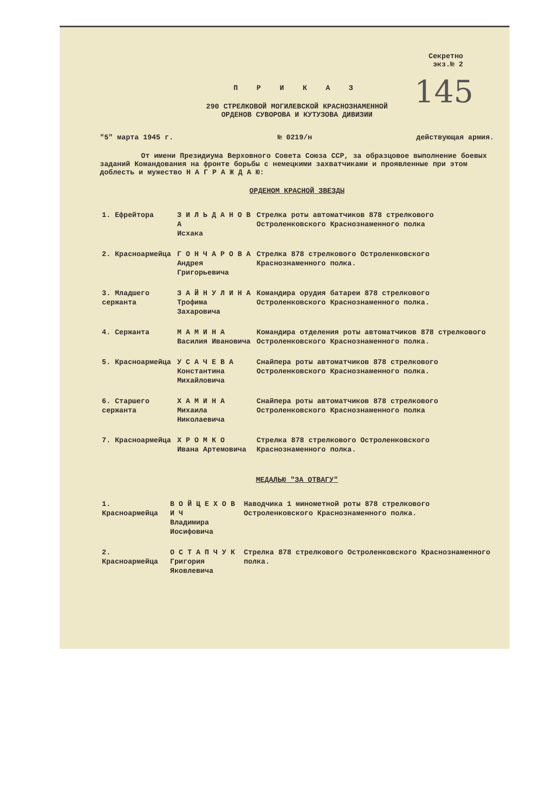Секретно
экз.№ 2
145
П Р И К А З
290 СТРЕЛКОВОЙ МОГИЛЕВСКОЙ КРАСНОЗНАМЕННОЙ
ОРДЕНОВ СУВОРОВА И КУТУЗОВА ДИВИЗИИ
"5" марта 1945 г. № 0219/н действующая армия.
От имени Президиума Верховного Совета Союза ССР, за образцовое выполнение боевых заданий Командования на фронте борьбы с немецкими захватчиками и проявленные при этом доблесть и мужество Н А Г Р А Ж Д А Ю:
ОРДЕНОМ КРАСНОЙ ЗВЕЗДЫ
| 1. Ефрейтора | З И Л Ь Д А Н О В А Исхака | Стрелка роты автоматчиков 878 стрелкового Остроленковского Краснознаменного полка |
| 2. Красноармейца | Г О Н Ч А Р О В А Андрея Григорьевича | Стрелка 878 стрелкового Остроленковского Краснознаменного полка. |
| 3. Младшего сержанта | З А Й Н У Л И Н А Трофима Захаровича | Командира орудия батареи 878 стрелкового Остроленковского Краснознаменного полка. |
| 4. Сержанта | М А М И Н А Василия Ивановича | Командира отделения роты автоматчиков 878 стрелкового Остроленковского Краснознаменного полка. |
| 5. Красноармейца | У С А Ч Е В А Константина Михайловича | Снайпера роты автоматчиков 878 стрелкового Остроленковского Краснознаменного полка. |
| 6. Старшего сержанта | Х А М И Н А Михаила Николаевича | Снайпера роты автоматчиков 878 стрелкового Остроленковского Краснознаменного полка |
| 7. Красноармейца | Х Р О М К О Ивана Артемовича | Стрелка 878 стрелкового Остроленковского Краснознаменного полка. |
МЕДАЛЬЮ "ЗА ОТВАГУ"
| 1. Красноармейца | В О Й Ц Е Х О В И Ч Владимира Иосифовича | Наводчика 1 минометной роты 878 стрелкового Остроленковского Краснознаменного полка. |
| 2. Красноармейца | О С Т А П Ч У К Григория Яковлевича | Стрелка 878 стрелкового Остроленковского Краснознаменного полка. |